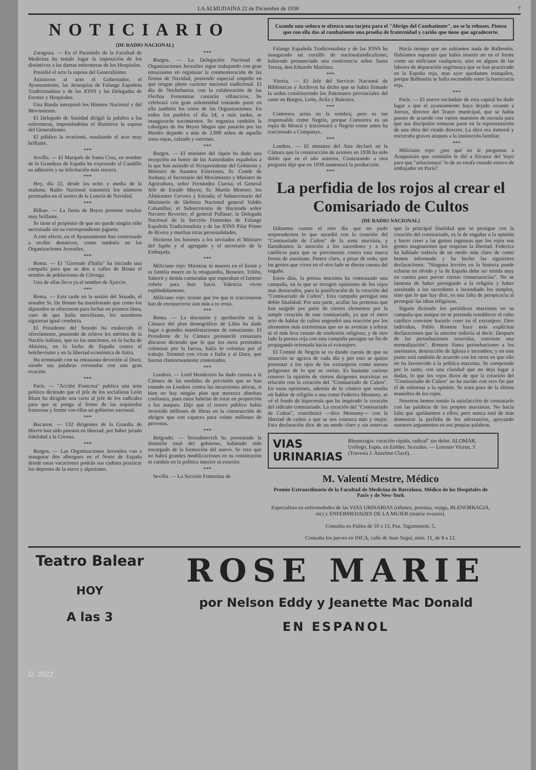LA ALMUDAINA 22 de Diciembre de 1938 7
NOTICIARIO
(DE RADIO NACIONAL)
Zaragoza. — En el Paraninfo de la Facultad de Medicina ha tenido lugar la imposición de los distintivos a las damas enfermeras de los Hospitales.
Presidió el acto la esposa del Generalísimo.
Asistieron al acto el Gobernador, el Ayuntamiento, las Jerarquías de Falange Española Tradicionalista y de las JONS y las Delegadas de Frentes y Hospitales.
Una Banda interpretó los Himnos Nacional y del Movimiento.
El Delegado de Sanidad dirigió la palabra a las enfermeras, imponiéndolas el distintivo la esposa del Generalísimo.
El público la ovacionó, resultando el acto muy brillante.
***
Sevilla. — El Marqués de Santa Cruz, en nombre de la Grandeza de España ha expresado al Caudillo su adhesión y su felicitación más sincera.
***
Hoy, día 22, desde las ocho y media de la mañana. Radio Nacional trasmitirá los números premiados en el sorteo de la Lotería de Navidad.
***
Bilbao. — La fiesta de Reyes promete resultar muy brillante.
Se tiene el propósito de que no quede ningún niño necesitado sin su correspondiente juguete.
A este efecto, en el Ayuntamiento han comenzado a recibir donativos, como también en las Organizaciones Juveniles.
***
Roma. — El "Giornale d'Italia" ha iniciado una campaña para que se den a calles de Roma el nombre de poblaciones de Córcega.
Una de ellas lleva ya el nombre de Ajaccio.
***
Roma. — Esta tarde en la sesión del Senado, el senador Sr. De Bonno ha manifestado que como los diputados se ofrecieron para luchar en primera línea, caso de que Italia movilizase, los senadores siguieran igual conducta.
El Presidente del Senado ha enaltecido el ofrecimiento, poniendo de relieve los méritos de la Nación italiana, que en las sanciones, en la lucha de Abisinia, en la lucha de España contra el bolchevismo y en la libertad económica de Italia.
Ha terminado con su entusiasta devoción al Duce, siendo sus palabras coronadas con una gran ovación.
***
París. — "Acción Francesa" publica una nota política diciendo que el jefe de los socialistas León Blum ha dirigido una carta al jefe de los radicales para que se ponga al frente de las izquierdas francesas y forme con ellas un gobierno nacional.
***
Bucarest. — 132 dirigentes de la Guardia de Hierro han sido puestos en libertad, por haber jurado fidelidad a la Corona.
***
Burgos. — Las Organizaciones Juveniles van a inaugurar dos albergues en el Norte de España donde estas vacaciones podrán sus cadetes practicar los deportes de la nieve y alpinismo.
***
Burgos. — La Delegación Nacional de Organizaciones Juveniles sigue trabajando con gran entusiasmo en organizar la conmemoración de las fiestas de Navidad, poniendo especial empeño en que tengan pleno carácter nacional tradicional. El día de Nochebuena, con la colaboración de las Flechas Femeninas cantarán villancicos. Se celebrará con gran solemnidad tomando parte en ella también los coros de las Organizaciones. En todos los pueblos el día 24, a más tardar, se inaugurarán nacimientos. Se organiza también la cabalgata de los Reyes Magos que pasarán por las Hurdes dejando a más de 2.000 niños de aquella zona ropas, calzado y turrones.
***
Burgos. — El ministro del Japón ha dado una recepción en honor de las Autoridades españolas a la que han asistido el Vicepresidente del Gobierno y Ministro de Asuntos Exteriores, Sr. Conde de Jordana; el Secretario del Movimiento y Ministro de Agricultura, señor Fernández Cuesta; el General Jefe de Estado Mayor, Sr. Martín Moreno; los Almirantes Cervera y Estrada; el Subsecretario del Ministerio de Defensa Nacional general Valdés Cabanillas; el Subsecretario de Hacienda señor Navarro Reverter; el general Pallasar; la Delegada Nacional de la Sección Femenina de Falange Española Tradicionalista y de las JONS Pilar Primo de Rivera y muchas otras personalidades.
Hicieron los honores a los invitados el Ministro del Japón y el agregado y el secretario de la Embajada.
***
Miliciano rojo: Mientras tú mueres en el frente y tu familia muere en la retaguardia, Besteiro, Trifón, Saborit y demás camaradas que esperaban el famoso cohete para huir hacia Valencia viven espléndidamente.
Miliciano rojo: resiste que los que te traicionaron han de enriquecerse aun más a tu costa.
***
Roma. — La discusión y aprobación en la Cámara del plan demográfico de Libia ha dado lugar a grandes manifestaciones de entusiasmo. El Presidente de la Cámara pronunció entusiasta discurso diciendo que lo que los otros pretenden colonizar por la fuerza, Italia lo coloniza por el trabajo. Terminó con vivas a Italia y al Duce, que fueron clamorosamente contestados.
***
Londres. — Lord Henderson ha dado cuenta a la Cámara de las medidas de previsión que se han tomado en Londres contra las incursiones aéreas, si bien no hay ningún plan que merezca absoluta confianza, pues estos habrían de estar en proporción a los ataques. Dijo que el tesoro público había invertido millones de libras en la construcción de abrigos que son capaces para veinte millones de personas.
***
Belgrado. — Stoiadinovich ha presentado la dimisión total del gobierno, habiendo sido encargado de la formación del nuevo. Se cree que no habrá grandes modificaciones en su constitución ni cambio en la política interior ni exterior.
***
Sevilla. — La Sección Femenina de
Cuando una señora te ofrezca una tarjeta para el "Abrigo del Combatiente", no se la rehuses. Piensa que con ella das al combatiente una prueba de fraternidad y cariño que tiene que agradecerte.
Falange Española Tradicionalista y de las JONS ha inaugurado un cursillo de nacionalsindicalismo, habiendo pronunciado una conferencia sobre Santa Teresa, don Eduardo Martínez.
***
Vitoria. — El Jefe del Servicio Nacional de Bibliotecas y Archivos ha dicho que se había firmado la orden constituyendo los Patronatos provinciales del ramo en Burgos, León, Avila y Baleares.
***
Comorera actúa en la sombra; pero es tan responsable como Negrín, porque Comorera es un espía de Moscú y traicionará a Negrín como antes ha traicionado a Companys.
***
Londres. — El ministro del Aire declaró en la Cámara que la construcción de aviones en 1938 ha sido doble que en el año anterior. Contestando a otra pregunta dijo que en 1939 aumentará la producción.
***
Hacía tiempo que no sabíamos nada de Balbontín. Habíamos supuesto que había muerto no en el frente como un miliciano cualquiera, sino en alguna de las labores de depuración negrinesca que se han practicado en la España roja, mas ayer quedamos tranquilos, porque Balbontín se halla escondido entre la burocracia roja.
***
París. — El nuevo escándalo de esta capital ha dado lugar a que el ayuntamiento haya dejado cesante a Jureux, director del Teatro municipal, que se había puesto de acuerdo con varios maestros de escuela para que sus discípulos tomaran parte en la representación de una obra del citado director. La obra era inmoral y encerraba graves ataques a la institución familiar.
***
Miliciano rojo: ¿por qué no le preguntas a Araquistain que comisión le dió a Alvarez del Vayo para que "solucionara" lo de su estafa cuando estuvo de embajador en París?
La perfidia de los rojos al crear el Comisariado de Cultos
(DE RADIO NACIONAL)
Dábamos cuenta el otro día que no pudo sorprendernos lo que sucedió con la creación del "Comisariado de Cultos" de la zona marxista, y llamábamos la atención a los sacerdotes y a los católicos para que se previniesen contra esta nueva forma de asesinato. Parece claro, a pesar de todo, que las gentes que viven en el otro lado se dieran cuenta del engaño.
Estos días, la prensa marxista ha comenzado una campaña, en la que se recogen opiniones de los rojos mas destacados, para la justificación de la creación del "Comisariado de Cultos". Esta campaña persigue una doble finalidad: Por una parte, acallar las protestas que han surgido por parte de ciertos elementos por la simple creación de este comisariado, ya que el mero acto de hablar de cultos engendró una reacción por los elementos más extremistas que no se avenían a tolerar ni el más leve conato de confesión religiosa; y de otro lado la prensa roja con esta campaña persigue un fin de propaganda orientada hacia el extranjero.
El Comité de Negrín se va dando cuenta de que su situación se agrava de cada día y por esto se quiere presentar a los ojos de los extranjeros como menos peligrosos de lo que se creían. Es bastante curioso conocer la opinión de ciertos dirigentes marxistas en relación con la creación del "Comisariado de Cultos". En estas opiniones, además de lo cómico que resulta oír hablar de religión a una como Federica Monseny, se vé el fondo de hipocresía que ha inspirado la creación del ridículo comisariado. La creación del "Comisariado de Cultos", contribuirá —dice Monseny— con la libertad de cultos a que se nos conozca más y mejor. Esta declaración dice de un modo claro y sin reservas que la principal finalidad que se persigue con la creación del comisariado, es la de engañar a la opinión y hacer creer a las gentes ingenuas que los rojos son gentes magnanimes que respetan la libertad. Federica ha hablado todavía de un modo más claro de como hemos informado y ha hecho las siguientes declaraciones: "Ninguna lección en la historia puede echarse en olvido y la de España debe ser tenida muy en cuenta para prever ciertas consecuencias". No se lamenta de haber perseguido a la religión y haber asesinado a los sacerdotes e incendiado los templos, sino que lo que hay dice, es una falta de perspicacia al perseguir las ideas religiosas.
Siguen diciendo los periódicos marxistas en su campaña que aunque no se pretenda restablecer el culto católico conviene hacerlo creer en el extranjero. Otro individuo, Pablo Romete hace más explícitas declaraciones que la anterior todavía al decir: Después de las perturbaciones ocurridas, conviene una normalización". Romete llama perturbaciones a los asesinatos, destrucción de Iglesia e incendios; y en este punto está también de acuerdo con los otros en que ello no ha favorecido a la política marxista. Se comprende por lo tanto, con una claridad que no deja lugar a dudas, lo que los rojos dicen de que la creación del "Comisariado de Cultos" no ha nacido con otro fin que el de sobornar a la opinión. Se trata pues de la última maniobra de los rojos.
Nosotros hemos tenido la satisfacción de constatarlo con las palabras de los propios marxistas. No hacía falta que apelásemos a ellos; pero nunca está de más demostrar la perfidia de los adversarios, apoyando nuestros argumentos en sus propias palabras.
VIAS URINARIAS Blenorragia: curación rápida, radical" sin dolor. ALOMAR, Urólogo, Espta. en Enfdes. Sexuales. — Lorenzo Vicens, 3 (Travesía J. Anselmo Clavé).
M. Valentí Mestre, Médico
Premio Extraordinario de la Facultad de Medicina de Barcelona. Médico de los Hospitales de París y de New-York
Especialista en enfermedades de las VIAS URINARIAS (riñones, prostata, vejiga, BLENORRAGIA, etc) y ENFERMEDADES DE LA MUJER (matriz ovarios).
Consulta en Palma de 10 a 13, Pza. Tagamanent, 5.
Consulta los jueves en INCA, calle de Juan Seguí, núm. 11, de 8 a 12.
Teatro Balear
HOY
A las 3
ROSE MARIE
por Nelson Eddy y Jeanette Mac Donald
EN ESPANOL
D. 2022